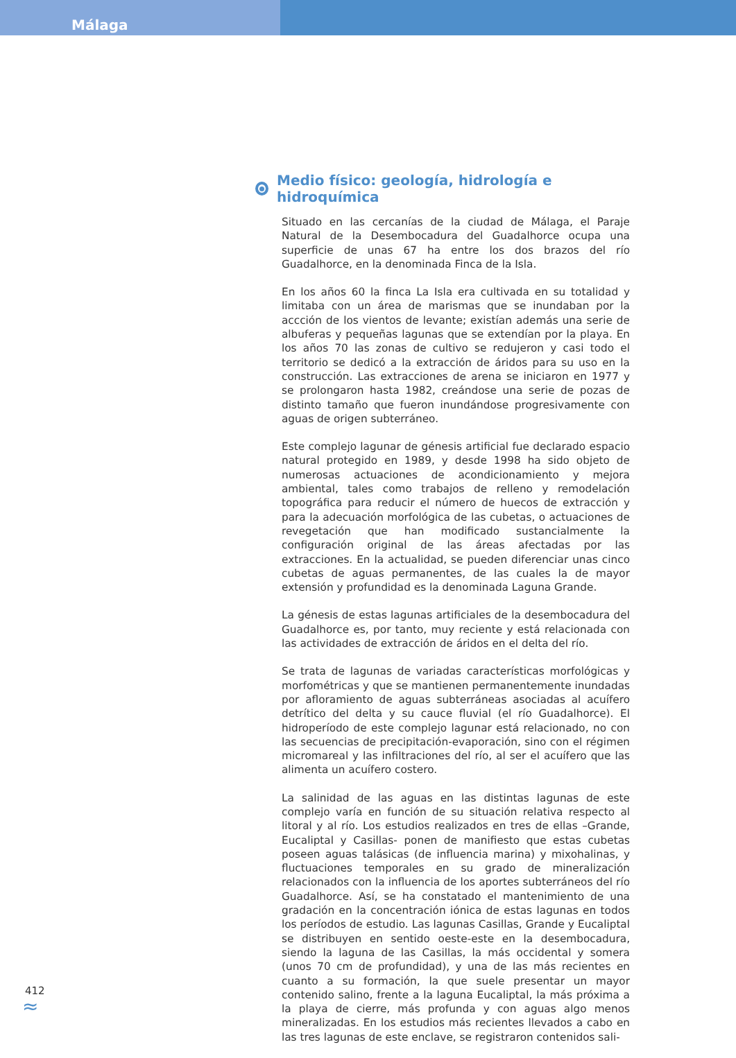Málaga
Medio físico: geología, hidrología e hidroquímica
Situado en las cercanías de la ciudad de Málaga, el Paraje Natural de la Desembocadura del Guadalhorce ocupa una superficie de unas 67 ha entre los dos brazos del río Guadalhorce, en la denominada Finca de la Isla.
En los años 60 la finca La Isla era cultivada en su totalidad y limitaba con un área de marismas que se inundaban por la accción de los vientos de levante; existían además una serie de albuferas y pequeñas lagunas que se extendían por la playa. En los años 70 las zonas de cultivo se redujeron y casi todo el territorio se dedicó a la extracción de áridos para su uso en la construcción. Las extracciones de arena se iniciaron en 1977 y se prolongaron hasta 1982, creándose una serie de pozas de distinto tamaño que fueron inundándose progresivamente con aguas de origen subterráneo.
Este complejo lagunar de génesis artificial fue declarado espacio natural protegido en 1989, y desde 1998 ha sido objeto de numerosas actuaciones de acondicionamiento y mejora ambiental, tales como trabajos de relleno y remodelación topográfica para reducir el número de huecos de extracción y para la adecuación morfológica de las cubetas, o actuaciones de revegetación que han modificado sustancialmente la configuración original de las áreas afectadas por las extracciones. En la actualidad, se pueden diferenciar unas cinco cubetas de aguas permanentes, de las cuales la de mayor extensión y profundidad es la denominada Laguna Grande.
La génesis de estas lagunas artificiales de la desembocadura del Guadalhorce es, por tanto, muy reciente y está relacionada con las actividades de extracción de áridos en el delta del río.
Se trata de lagunas de variadas características morfológicas y morfométricas y que se mantienen permanentemente inundadas por afloramiento de aguas subterráneas asociadas al acuífero detrítico del delta y su cauce fluvial (el río Guadalhorce). El hidroperíodo de este complejo lagunar está relacionado, no con las secuencias de precipitación-evaporación, sino con el régimen micromareal y las infiltraciones del río, al ser el acuífero que las alimenta un acuífero costero.
La salinidad de las aguas en las distintas lagunas de este complejo varía en función de su situación relativa respecto al litoral y al río. Los estudios realizados en tres de ellas –Grande, Eucaliptal y Casillas- ponen de manifiesto que estas cubetas poseen aguas talásicas (de influencia marina) y mixohalinas, y fluctuaciones temporales en su grado de mineralización relacionados con la influencia de los aportes subterráneos del río Guadalhorce. Así, se ha constatado el mantenimiento de una gradación en la concentración iónica de estas lagunas en todos los períodos de estudio. Las lagunas Casillas, Grande y Eucaliptal se distribuyen en sentido oeste-este en la desembocadura, siendo la laguna de las Casillas, la más occidental y somera (unos 70 cm de profundidad), y una de las más recientes en cuanto a su formación, la que suele presentar un mayor contenido salino, frente a la laguna Eucaliptal, la más próxima a la playa de cierre, más profunda y con aguas algo menos mineralizadas. En los estudios más recientes llevados a cabo en las tres lagunas de este enclave, se registraron contenidos sali-
412
≈